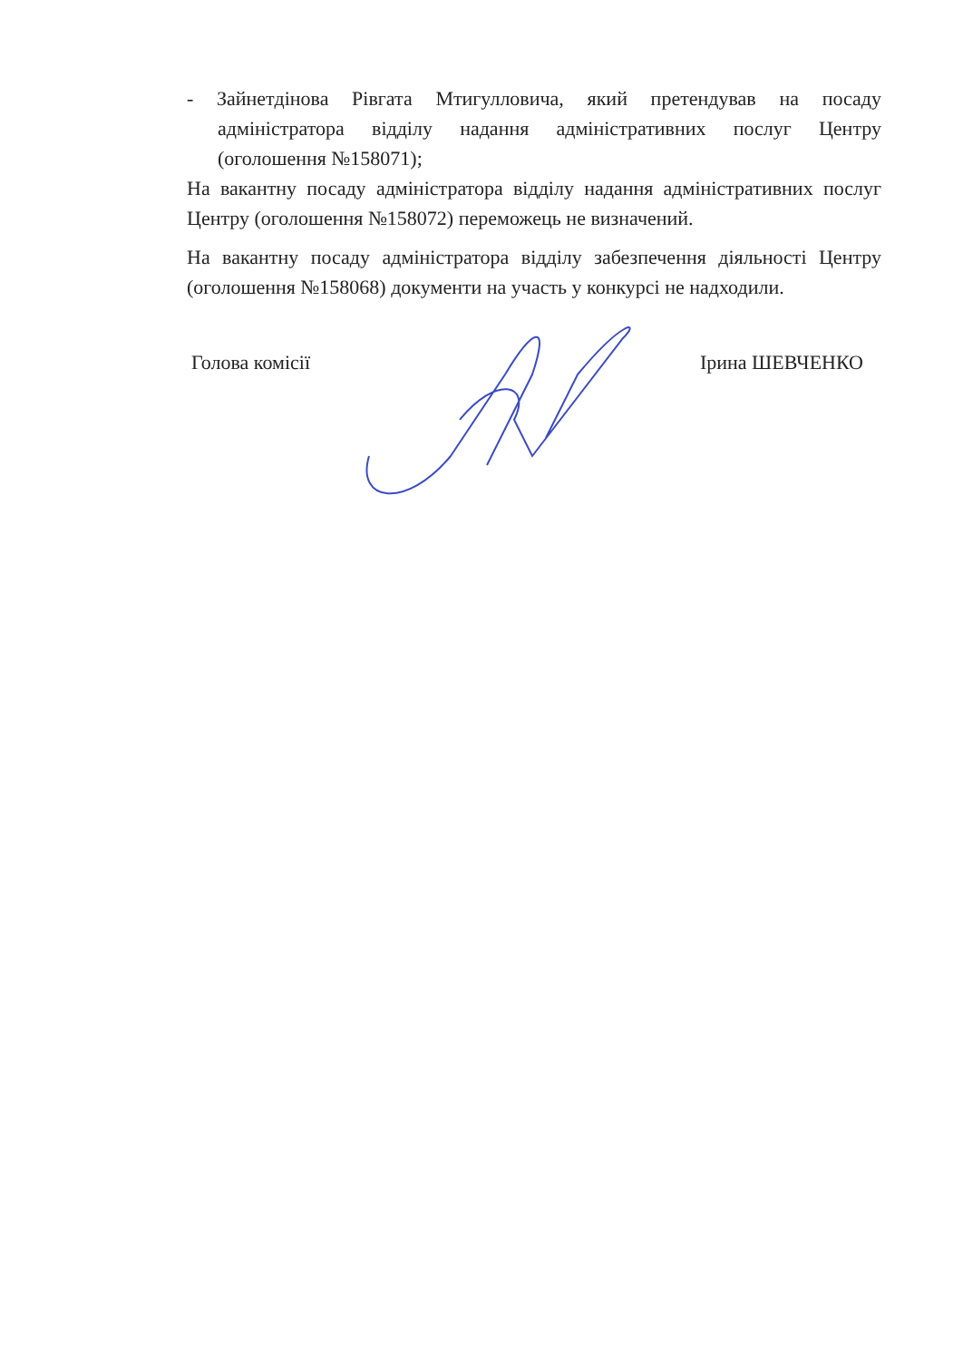- Зайнетдінова Рівгата Мтигулловича, який претендував на посаду адміністратора відділу надання адміністративних послуг Центру (оголошення №158071);
На вакантну посаду адміністратора відділу надання адміністративних послуг Центру (оголошення №158072) переможець не визначений.
На вакантну посаду адміністратора відділу забезпечення діяльності Центру (оголошення №158068) документи на участь у конкурсі не надходили.
Голова комісії Ірина ШЕВЧЕНКО